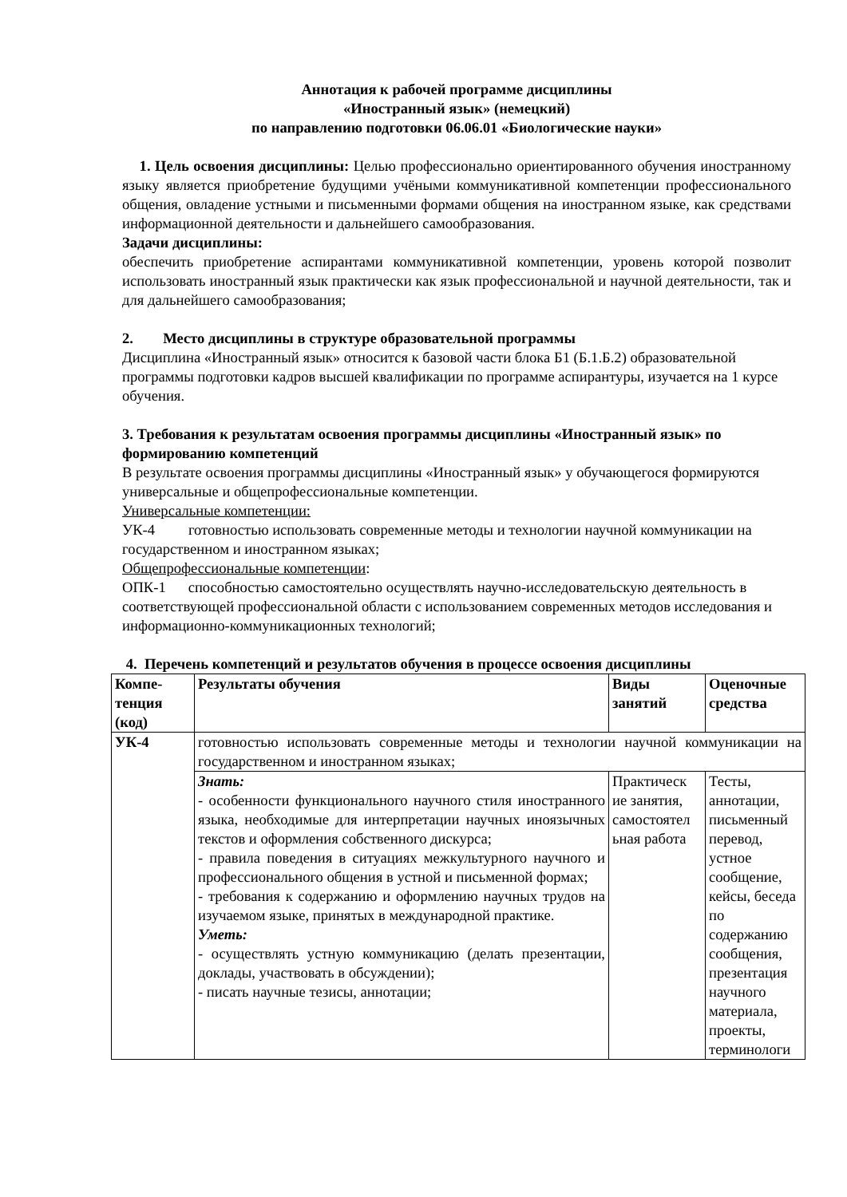Аннотация к рабочей программе дисциплины
«Иностранный язык» (немецкий)
по направлению подготовки 06.06.01 «Биологические науки»
1. Цель освоения дисциплины: Целью профессионально ориентированного обучения иностранному языку является приобретение будущими учёными коммуникативной компетенции профессионального общения, овладение устными и письменными формами общения на иностранном языке, как средствами информационной деятельности и дальнейшего самообразования.
Задачи дисциплины:
обеспечить приобретение аспирантами коммуникативной компетенции, уровень которой позволит использовать иностранный язык практически как язык профессиональной и научной деятельности, так и для дальнейшего самообразования;
2. Место дисциплины в структуре образовательной программы
Дисциплина «Иностранный язык» относится к базовой части блока Б1 (Б.1.Б.2) образовательной программы подготовки кадров высшей квалификации по программе аспирантуры, изучается на 1 курсе обучения.
3. Требования к результатам освоения программы дисциплины «Иностранный язык» по формированию компетенций
В результате освоения программы дисциплины «Иностранный язык» у обучающегося формируются универсальные и общепрофессиональные компетенции.
Универсальные компетенции:
УК-4 готовностью использовать современные методы и технологии научной коммуникации на государственном и иностранном языках;
Общепрофессиональные компетенции:
ОПК-1 способностью самостоятельно осуществлять научно-исследовательскую деятельность в соответствующей профессиональной области с использованием современных методов исследования и информационно-коммуникационных технологий;
4. Перечень компетенций и результатов обучения в процессе освоения дисциплины
| Компе- тенция (код) | Результаты обучения | Виды занятий | Оценочные средства |
| --- | --- | --- | --- |
| УК-4 | готовностью использовать современные методы и технологии научной коммуникации на государственном и иностранном языках; | | |
| | Знать: - особенности функционального научного стиля иностранного языка, необходимые для интерпретации научных иноязычных текстов и оформления собственного дискурса; - правила поведения в ситуациях межкультурного научного и профессионального общения в устной и письменной формах; - требования к содержанию и оформлению научных трудов на изучаемом языке, принятых в международной практике. Уметь: - осуществлять устную коммуникацию (делать презентации, доклады, участвовать в обсуждении); - писать научные тезисы, аннотации; | Практическ ие занятия, самостоятел ьная работа | Тесты, аннотации, письменный перевод, устное сообщение, кейсы, беседа по содержанию сообщения, презентация научного материала, проекты, терминологи |